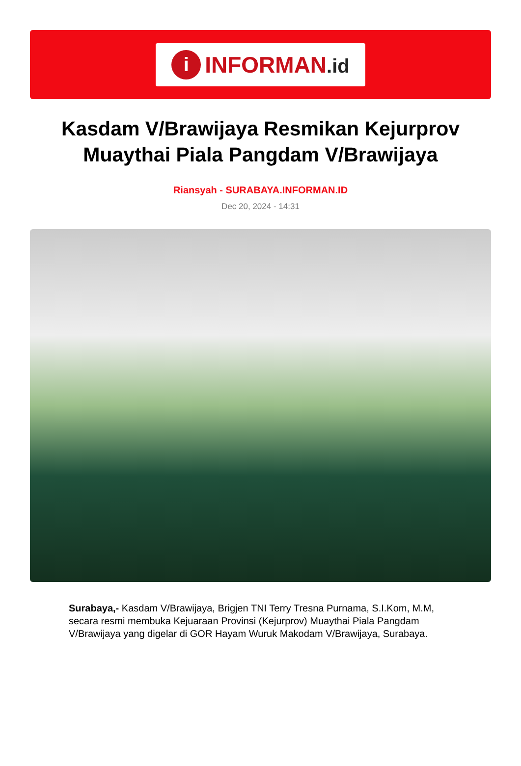i
INFORMAN.id
Kasdam V/Brawijaya Resmikan Kejurprov Muaythai Piala Pangdam V/Brawijaya
Riansyah - SURABAYA.INFORMAN.ID
Dec 20, 2024 - 14:31
Surabaya,- Kasdam V/Brawijaya, Brigjen TNI Terry Tresna Purnama, S.I.Kom, M.M, secara resmi membuka Kejuaraan Provinsi (Kejurprov) Muaythai Piala Pangdam V/Brawijaya yang digelar di GOR Hayam Wuruk Makodam V/Brawijaya, Surabaya.